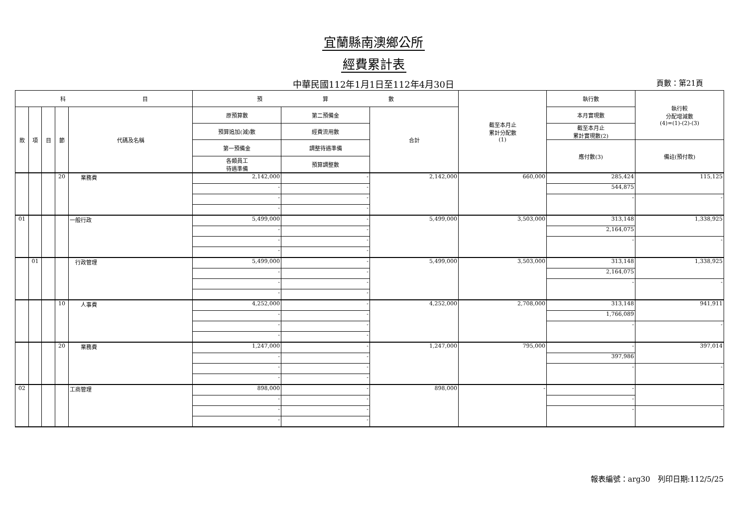宜蘭縣南澳鄉公所
經費累計表
中華民國112年1月1日至112年4月30日 頁數：第21頁
| 科 目 | | | | | 預 算 數 | | | 截至本月止 累計分配數 (1) | 執行數 | 執行較 分配增減數 (4)=(1)-(2)-(3) |
| --- | --- | --- | --- | --- | --- | --- | --- | --- | --- | --- |
| 款 | 項 | 目 | 節 | 代碼及名稱 | 原預算數 | 第二預備金 | 合計 | | 本月實現數 | |
| | | | | | 預算追加(減)數 | 經費流用數 | | | 截至本月止 累計實現數(2) | |
| | | | | | 第一預備金 | 調整待遇準備 | | | 應付數(3) | 備註(預付款) |
| | | | | | 各類員工 待遇準備 | 預算調整數 | | | | |
| | | | 20 | 業務費 | 2,142,000 | - | 2,142,000 | 660,000 | 285,424 | 115,125 |
| | | | | | - | - | | | 544,875 | |
| | | | | | - | - | | | - | - |
| | | | | | - | - | | | | |
| 01 | | | | 一般行政 | 5,499,000 | - | 5,499,000 | 3,503,000 | 313,148 | 1,338,925 |
| | | | | | - | - | | | 2,164,075 | |
| | | | | | - | - | | | - | - |
| | | | | | - | - | | | | |
| | 01 | | | 行政管理 | 5,499,000 | - | 5,499,000 | 3,503,000 | 313,148 | 1,338,925 |
| | | | | | - | - | | | 2,164,075 | |
| | | | | | - | - | | | - | - |
| | | | | | - | - | | | | |
| | | | 10 | 人事費 | 4,252,000 | - | 4,252,000 | 2,708,000 | 313,148 | 941,911 |
| | | | | | - | - | | | 1,766,089 | |
| | | | | | - | - | | | - | - |
| | | | | | - | - | | | | |
| | | | 20 | 業務費 | 1,247,000 | - | 1,247,000 | 795,000 | - | 397,014 |
| | | | | | - | - | | | 397,986 | |
| | | | | | - | - | | | - | - |
| | | | | | - | - | | | | |
| 02 | | | | 工商管理 | 898,000 | - | 898,000 | - | - | - |
| | | | | | - | - | | | - | |
| | | | | | - | - | | | - | - |
| | | | | | - | - | | | | |
報表編號：arg30　列印日期:112/5/25